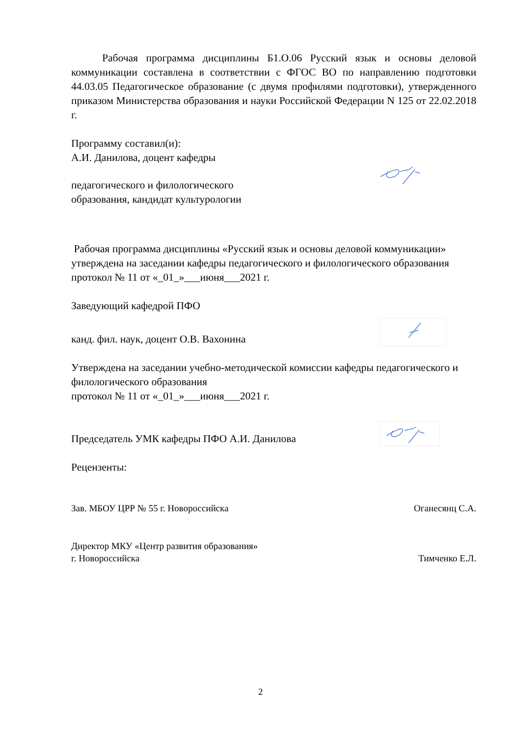Рабочая программа дисциплины Б1.О.06 Русский язык и основы деловой коммуникации составлена в соответствии с ФГОС ВО по направлению подготовки 44.03.05 Педагогическое образование (с двумя профилями подготовки), утвержденного приказом Министерства образования и науки Российской Федерации N 125 от 22.02.2018 г.
Программу составил(и):
А.И. Данилова, доцент кафедры
педагогического и филологического
образования, кандидат культурологии
Рабочая программа дисциплины «Русский язык и основы деловой коммуникации» утверждена на заседании кафедры педагогического и филологического образования
протокол № 11 от «_01_»___июня___2021 г.
Заведующий кафедрой ПФО
канд. фил. наук, доцент О.В. Вахонина
Утверждена на заседании учебно-методической комиссии кафедры педагогического и филологического образования
протокол № 11 от «_01_»___июня___2021 г.
Председатель УМК кафедры ПФО А.И. Данилова
Рецензенты:
Зав. МБОУ ЦРР № 55 г. Новороссийска Оганесянц С.А.
Директор МКУ «Центр развития образования»
г. Новороссийска Тимченко Е.Л.
2